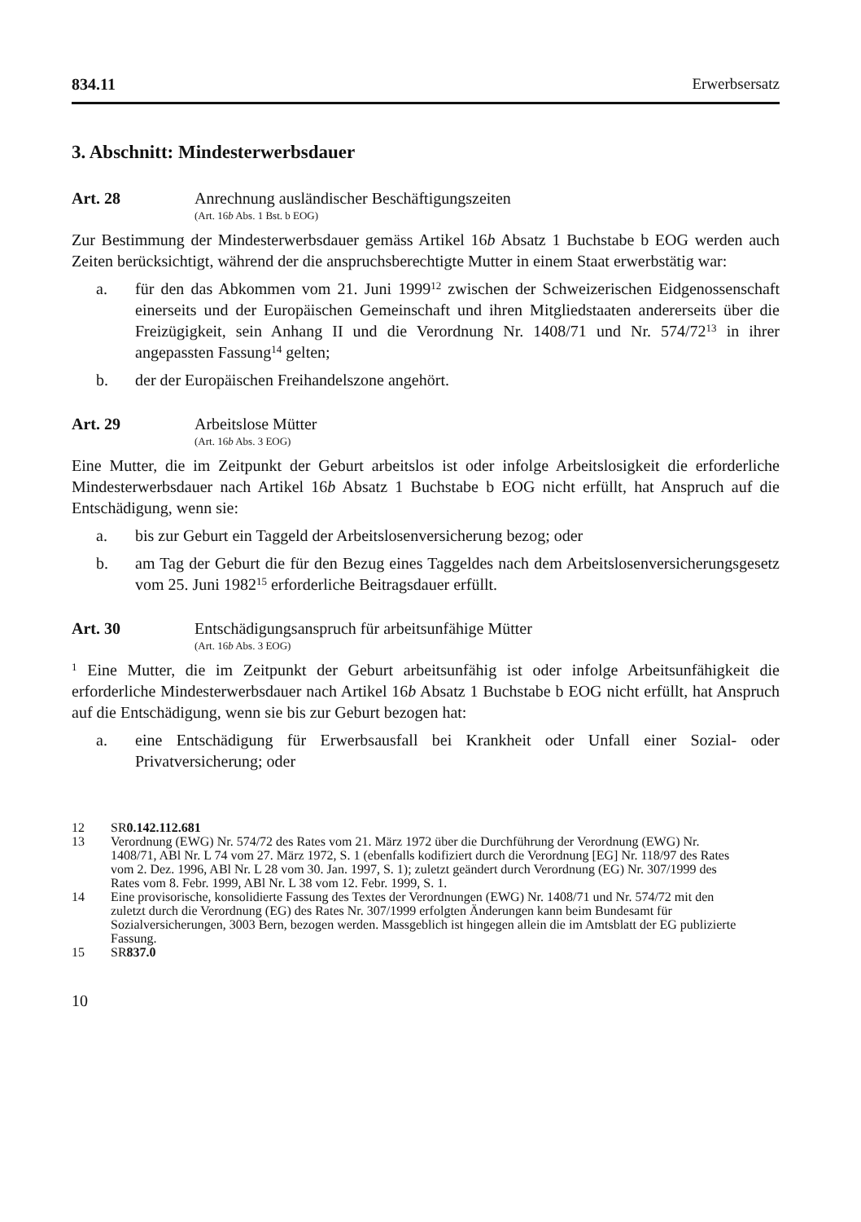834.11 Erwerbsersatz
3. Abschnitt: Mindesterwerbsdauer
Art. 28 Anrechnung ausländischer Beschäftigungszeiten
(Art. 16b Abs. 1 Bst. b EOG)
Zur Bestimmung der Mindesterwerbsdauer gemäss Artikel 16b Absatz 1 Buchstabe b EOG werden auch Zeiten berücksichtigt, während der die anspruchsberechtigte Mutter in einem Staat erwerbstätig war:
a. für den das Abkommen vom 21. Juni 1999<sup>12</sup> zwischen der Schweizerischen Eidgenossenschaft einerseits und der Europäischen Gemeinschaft und ihren Mitgliedstaaten andererseits über die Freizügigkeit, sein Anhang II und die Verordnung Nr. 1408/71 und Nr. 574/72<sup>13</sup> in ihrer angepassten Fassung<sup>14</sup> gelten;
b. der der Europäischen Freihandelszone angehört.
Art. 29 Arbeitslose Mütter
(Art. 16b Abs. 3 EOG)
Eine Mutter, die im Zeitpunkt der Geburt arbeitslos ist oder infolge Arbeitslosigkeit die erforderliche Mindesterwerbsdauer nach Artikel 16b Absatz 1 Buchstabe b EOG nicht erfüllt, hat Anspruch auf die Entschädigung, wenn sie:
a. bis zur Geburt ein Taggeld der Arbeitslosenversicherung bezog; oder
b. am Tag der Geburt die für den Bezug eines Taggeldes nach dem Arbeitslosenversicherungsgesetz vom 25. Juni 1982<sup>15</sup> erforderliche Beitragsdauer erfüllt.
Art. 30 Entschädigungsanspruch für arbeitsunfähige Mütter
(Art. 16b Abs. 3 EOG)
<sup>1</sup> Eine Mutter, die im Zeitpunkt der Geburt arbeitsunfähig ist oder infolge Arbeitsunfähigkeit die erforderliche Mindesterwerbsdauer nach Artikel 16b Absatz 1 Buchstabe b EOG nicht erfüllt, hat Anspruch auf die Entschädigung, wenn sie bis zur Geburt bezogen hat:
a. eine Entschädigung für Erwerbsausfall bei Krankheit oder Unfall einer Sozial- oder Privatversicherung; oder
12 SR 0.142.112.681
13 Verordnung (EWG) Nr. 574/72 des Rates vom 21. März 1972 über die Durchführung der Verordnung (EWG) Nr. 1408/71, ABl Nr. L 74 vom 27. März 1972, S. 1 (ebenfalls kodifiziert durch die Verordnung [EG] Nr. 118/97 des Rates vom 2. Dez. 1996, ABl Nr. L 28 vom 30. Jan. 1997, S. 1); zuletzt geändert durch Verordnung (EG) Nr. 307/1999 des Rates vom 8. Febr. 1999, ABl Nr. L 38 vom 12. Febr. 1999, S. 1.
14 Eine provisorische, konsolidierte Fassung des Textes der Verordnungen (EWG) Nr. 1408/71 und Nr. 574/72 mit den zuletzt durch die Verordnung (EG) des Rates Nr. 307/1999 erfolgten Änderungen kann beim Bundesamt für Sozialversicherungen, 3003 Bern, bezogen werden. Massgeblich ist hingegen allein die im Amtsblatt der EG publizierte Fassung.
15 SR 837.0
10